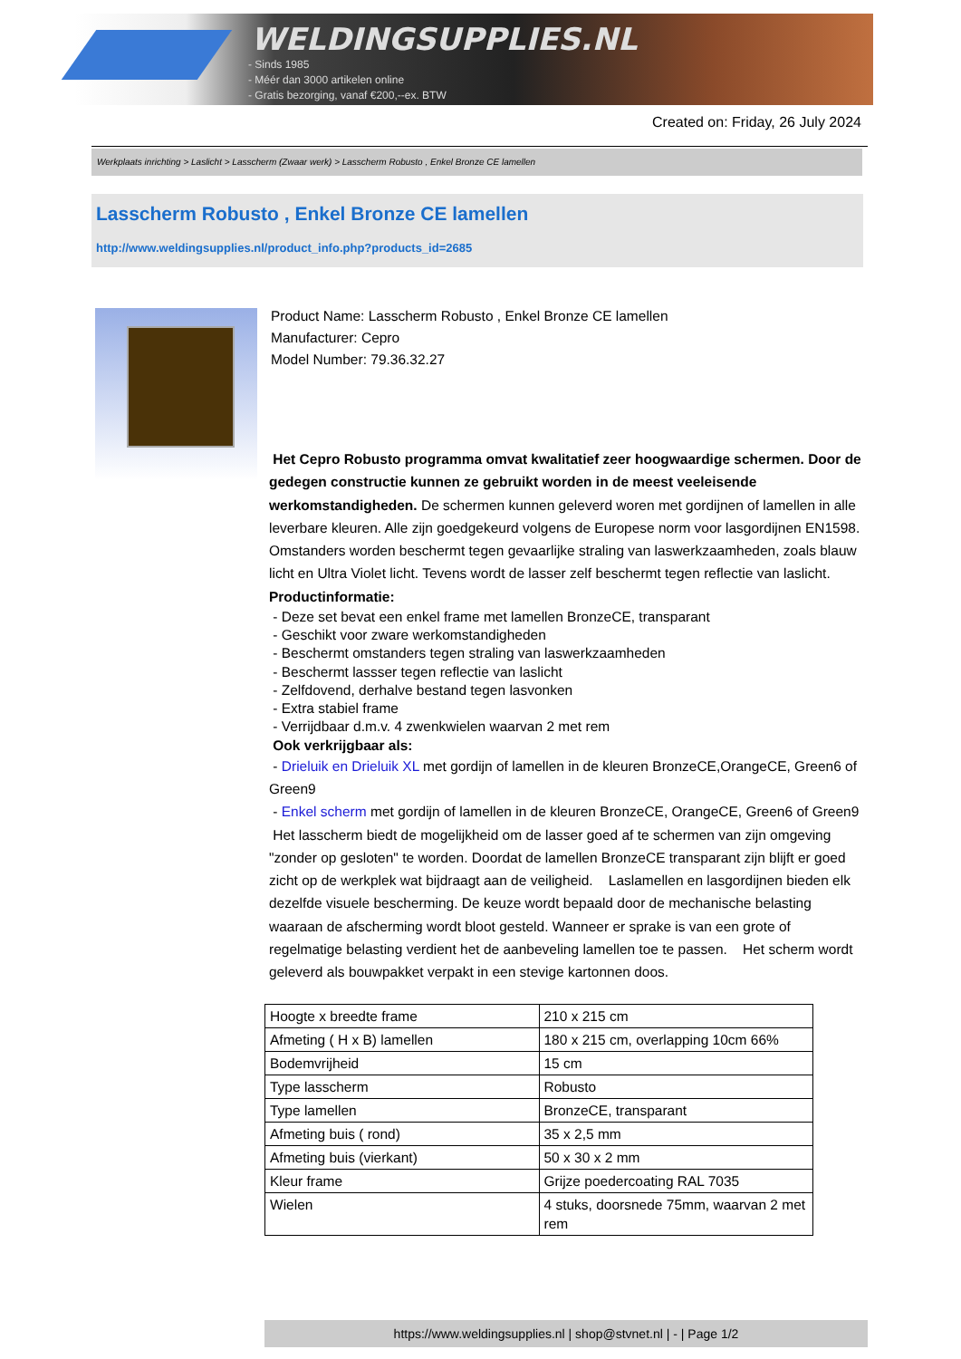WELDINGSUPPLIES.NL
- Sinds 1985
- Méér dan 3000 artikelen online
- Gratis bezorging, vanaf €200,--ex. BTW
Created on: Friday, 26 July 2024
Werkplaats inrichting > Laslicht > Lasscherm (Zwaar werk) > Lasscherm Robusto , Enkel Bronze CE lamellen
Lasscherm Robusto , Enkel Bronze CE lamellen
http://www.weldingsupplies.nl/product_info.php?products_id=2685
Product Name: Lasscherm Robusto , Enkel Bronze CE lamellen
Manufacturer: Cepro
Model Number: 79.36.32.27
Het Cepro Robusto programma omvat kwalitatief zeer hoogwaardige schermen. Door de gedegen constructie kunnen ze gebruikt worden in de meest veeleisende werkomstandigheden. De schermen kunnen geleverd woren met gordijnen of lamellen in alle leverbare kleuren. Alle zijn goedgekeurd volgens de Europese norm voor lasgordijnen EN1598. Omstanders worden beschermt tegen gevaarlijke straling van laswerkzaamheden, zoals blauw licht en Ultra Violet licht. Tevens wordt de lasser zelf beschermt tegen reflectie van laslicht. Productinformatie:
- Deze set bevat een enkel frame met lamellen BronzeCE, transparant
- Geschikt voor zware werkomstandigheden
- Beschermt omstanders tegen straling van laswerkzaamheden
- Beschermt lassser tegen reflectie van laslicht
- Zelfdovend, derhalve bestand tegen lasvonken
- Extra stabiel frame
- Verrijdbaar d.m.v. 4 zwenkwielen waarvan 2 met rem
Ook verkrijgbaar als:
- Drieluik en Drieluik XL met gordijn of lamellen in de kleuren BronzeCE,OrangeCE, Green6 of Green9
- Enkel scherm met gordijn of lamellen in de kleuren BronzeCE, OrangeCE, Green6 of Green9
Het lasscherm biedt de mogelijkheid om de lasser goed af te schermen van zijn omgeving "zonder op gesloten" te worden. Doordat de lamellen BronzeCE transparant zijn blijft er goed zicht op de werkplek wat bijdraagt aan de veiligheid. Laslamellen en lasgordijnen bieden elk dezelfde visuele bescherming. De keuze wordt bepaald door de mechanische belasting waaraan de afscherming wordt bloot gesteld. Wanneer er sprake is van een grote of regelmatige belasting verdient het de aanbeveling lamellen toe te passen. Het scherm wordt geleverd als bouwpakket verpakt in een stevige kartonnen doos.
| Hoogte x breedte frame | 210 x 215 cm |
| Afmeting ( H x B) lamellen | 180 x 215 cm, overlapping 10cm 66% |
| Bodemvrijheid | 15 cm |
| Type lasscherm | Robusto |
| Type lamellen | BronzeCE, transparant |
| Afmeting buis ( rond) | 35 x 2,5 mm |
| Afmeting buis (vierkant) | 50 x 30 x 2 mm |
| Kleur frame | Grijze poedercoating RAL 7035 |
| Wielen | 4 stuks, doorsnede 75mm, waarvan 2 met rem |
https://www.weldingsupplies.nl | shop@stvnet.nl | - | Page 1/2